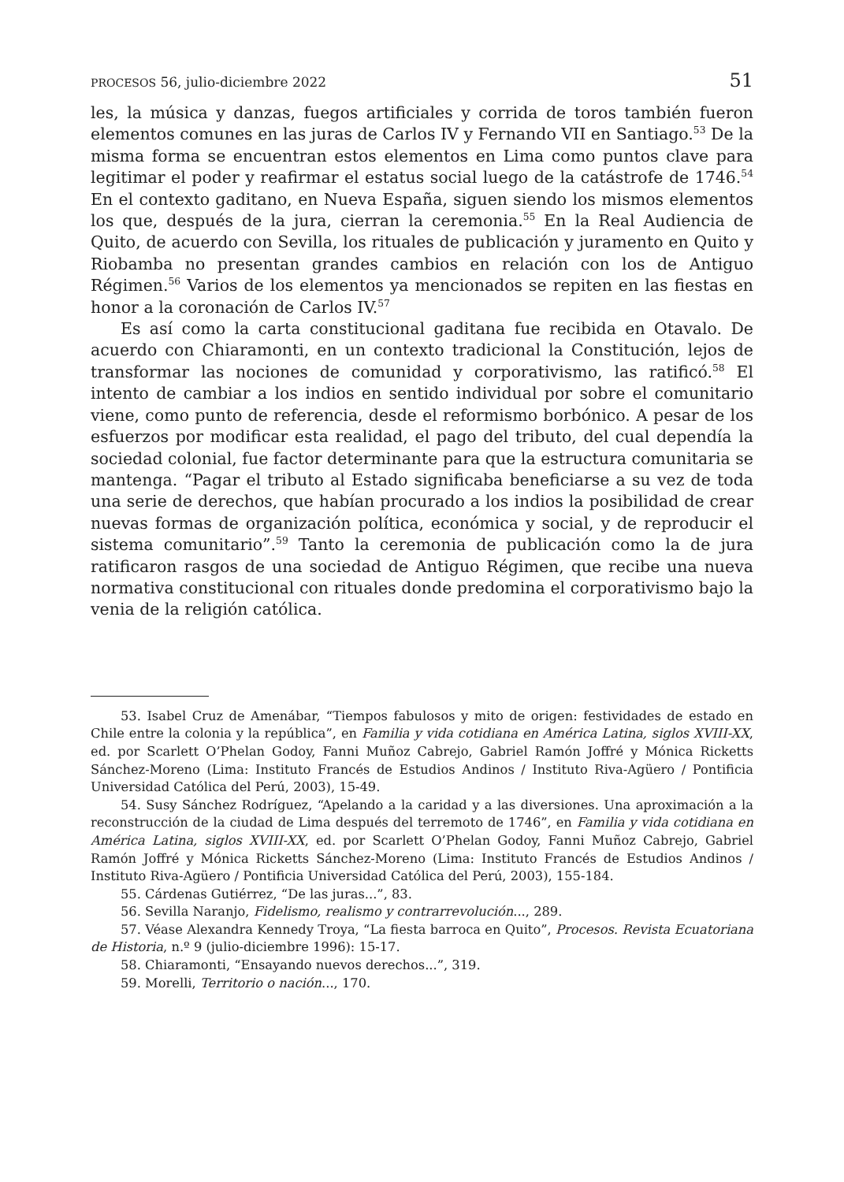PROCESOS 56, julio-diciembre 2022 51
les, la música y danzas, fuegos artificiales y corrida de toros también fueron elementos comunes en las juras de Carlos IV y Fernando VII en Santiago.<sup>53</sup> De la misma forma se encuentran estos elementos en Lima como puntos clave para legitimar el poder y reafirmar el estatus social luego de la catástrofe de 1746.<sup>54</sup> En el contexto gaditano, en Nueva España, siguen siendo los mismos elementos los que, después de la jura, cierran la ceremonia.<sup>55</sup> En la Real Audiencia de Quito, de acuerdo con Sevilla, los rituales de publicación y juramento en Quito y Riobamba no presentan grandes cambios en relación con los de Antiguo Régimen.<sup>56</sup> Varios de los elementos ya mencionados se repiten en las fiestas en honor a la coronación de Carlos IV.<sup>57</sup>
Es así como la carta constitucional gaditana fue recibida en Otavalo. De acuerdo con Chiaramonti, en un contexto tradicional la Constitución, lejos de transformar las nociones de comunidad y corporativismo, las ratificó.<sup>58</sup> El intento de cambiar a los indios en sentido individual por sobre el comunitario viene, como punto de referencia, desde el reformismo borbónico. A pesar de los esfuerzos por modificar esta realidad, el pago del tributo, del cual dependía la sociedad colonial, fue factor determinante para que la estructura comunitaria se mantenga. “Pagar el tributo al Estado significaba beneficiarse a su vez de toda una serie de derechos, que habían procurado a los indios la posibilidad de crear nuevas formas de organización política, económica y social, y de reproducir el sistema comunitario”.<sup>59</sup> Tanto la ceremonia de publicación como la de jura ratificaron rasgos de una sociedad de Antiguo Régimen, que recibe una nueva normativa constitucional con rituales donde predomina el corporativismo bajo la venia de la religión católica.
53. Isabel Cruz de Amenábar, “Tiempos fabulosos y mito de origen: festividades de estado en Chile entre la colonia y la república”, en Familia y vida cotidiana en América Latina, siglos XVIII-XX, ed. por Scarlett O’Phelan Godoy, Fanni Muñoz Cabrejo, Gabriel Ramón Joffré y Mónica Ricketts Sánchez-Moreno (Lima: Instituto Francés de Estudios Andinos / Instituto Riva-Agüero / Pontificia Universidad Católica del Perú, 2003), 15-49.
54. Susy Sánchez Rodríguez, “Apelando a la caridad y a las diversiones. Una aproximación a la reconstrucción de la ciudad de Lima después del terremoto de 1746”, en Familia y vida cotidiana en América Latina, siglos XVIII-XX, ed. por Scarlett O’Phelan Godoy, Fanni Muñoz Cabrejo, Gabriel Ramón Joffré y Mónica Ricketts Sánchez-Moreno (Lima: Instituto Francés de Estudios Andinos / Instituto Riva-Agüero / Pontificia Universidad Católica del Perú, 2003), 155-184.
55. Cárdenas Gutiérrez, “De las juras...”, 83.
56. Sevilla Naranjo, Fidelismo, realismo y contrarrevolución..., 289.
57. Véase Alexandra Kennedy Troya, “La fiesta barroca en Quito”, Procesos. Revista Ecuatoriana de Historia, n.º 9 (julio-diciembre 1996): 15-17.
58. Chiaramonti, “Ensayando nuevos derechos...”, 319.
59. Morelli, Territorio o nación..., 170.